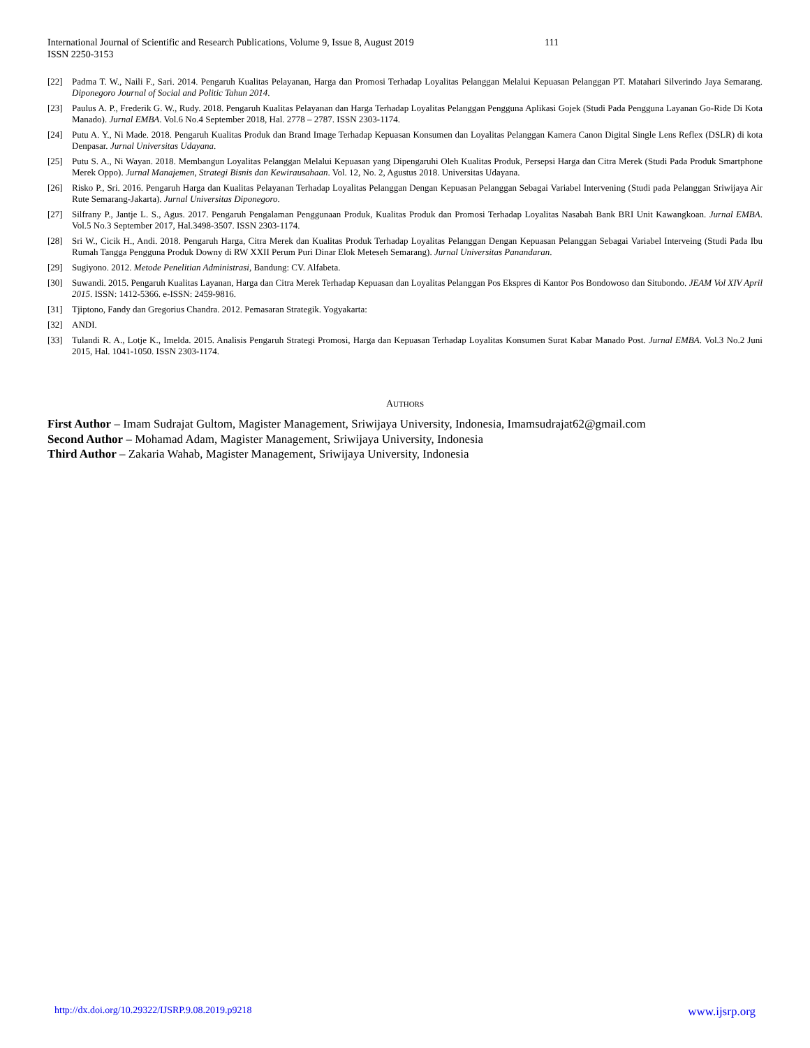International Journal of Scientific and Research Publications, Volume 9, Issue 8, August 2019 111
ISSN 2250-3153
[22] Padma T. W., Naili F., Sari. 2014. Pengaruh Kualitas Pelayanan, Harga dan Promosi Terhadap Loyalitas Pelanggan Melalui Kepuasan Pelanggan PT. Matahari Silverindo Jaya Semarang. Diponegoro Journal of Social and Politic Tahun 2014.
[23] Paulus A. P., Frederik G. W., Rudy. 2018. Pengaruh Kualitas Pelayanan dan Harga Terhadap Loyalitas Pelanggan Pengguna Aplikasi Gojek (Studi Pada Pengguna Layanan Go-Ride Di Kota Manado). Jurnal EMBA. Vol.6 No.4 September 2018, Hal. 2778 – 2787. ISSN 2303-1174.
[24] Putu A. Y., Ni Made. 2018. Pengaruh Kualitas Produk dan Brand Image Terhadap Kepuasan Konsumen dan Loyalitas Pelanggan Kamera Canon Digital Single Lens Reflex (DSLR) di kota Denpasar. Jurnal Universitas Udayana.
[25] Putu S. A., Ni Wayan. 2018. Membangun Loyalitas Pelanggan Melalui Kepuasan yang Dipengaruhi Oleh Kualitas Produk, Persepsi Harga dan Citra Merek (Studi Pada Produk Smartphone Merek Oppo). Jurnal Manajemen, Strategi Bisnis dan Kewirausahaan. Vol. 12, No. 2, Agustus 2018. Universitas Udayana.
[26] Risko P., Sri. 2016. Pengaruh Harga dan Kualitas Pelayanan Terhadap Loyalitas Pelanggan Dengan Kepuasan Pelanggan Sebagai Variabel Intervening (Studi pada Pelanggan Sriwijaya Air Rute Semarang-Jakarta). Jurnal Universitas Diponegoro.
[27] Silfrany P., Jantje L. S., Agus. 2017. Pengaruh Pengalaman Penggunaan Produk, Kualitas Produk dan Promosi Terhadap Loyalitas Nasabah Bank BRI Unit Kawangkoan. Jurnal EMBA. Vol.5 No.3 September 2017, Hal.3498-3507. ISSN 2303-1174.
[28] Sri W., Cicik H., Andi. 2018. Pengaruh Harga, Citra Merek dan Kualitas Produk Terhadap Loyalitas Pelanggan Dengan Kepuasan Pelanggan Sebagai Variabel Interveing (Studi Pada Ibu Rumah Tangga Pengguna Produk Downy di RW XXII Perum Puri Dinar Elok Meteseh Semarang). Jurnal Universitas Panandaran.
[29] Sugiyono. 2012. Metode Penelitian Administrasi, Bandung: CV. Alfabeta.
[30] Suwandi. 2015. Pengaruh Kualitas Layanan, Harga dan Citra Merek Terhadap Kepuasan dan Loyalitas Pelanggan Pos Ekspres di Kantor Pos Bondowoso dan Situbondo. JEAM Vol XIV April 2015. ISSN: 1412-5366. e-ISSN: 2459-9816.
[31] Tjiptono, Fandy dan Gregorius Chandra. 2012. Pemasaran Strategik. Yogyakarta:
[32] ANDI.
[33] Tulandi R. A., Lotje K., Imelda. 2015. Analisis Pengaruh Strategi Promosi, Harga dan Kepuasan Terhadap Loyalitas Konsumen Surat Kabar Manado Post. Jurnal EMBA. Vol.3 No.2 Juni 2015, Hal. 1041-1050. ISSN 2303-1174.
AUTHORS
First Author – Imam Sudrajat Gultom, Magister Management, Sriwijaya University, Indonesia, Imamsudrajat62@gmail.com
Second Author – Mohamad Adam, Magister Management, Sriwijaya University, Indonesia
Third Author – Zakaria Wahab, Magister Management, Sriwijaya University, Indonesia
http://dx.doi.org/10.29322/IJSRP.9.08.2019.p9218 www.ijsrp.org